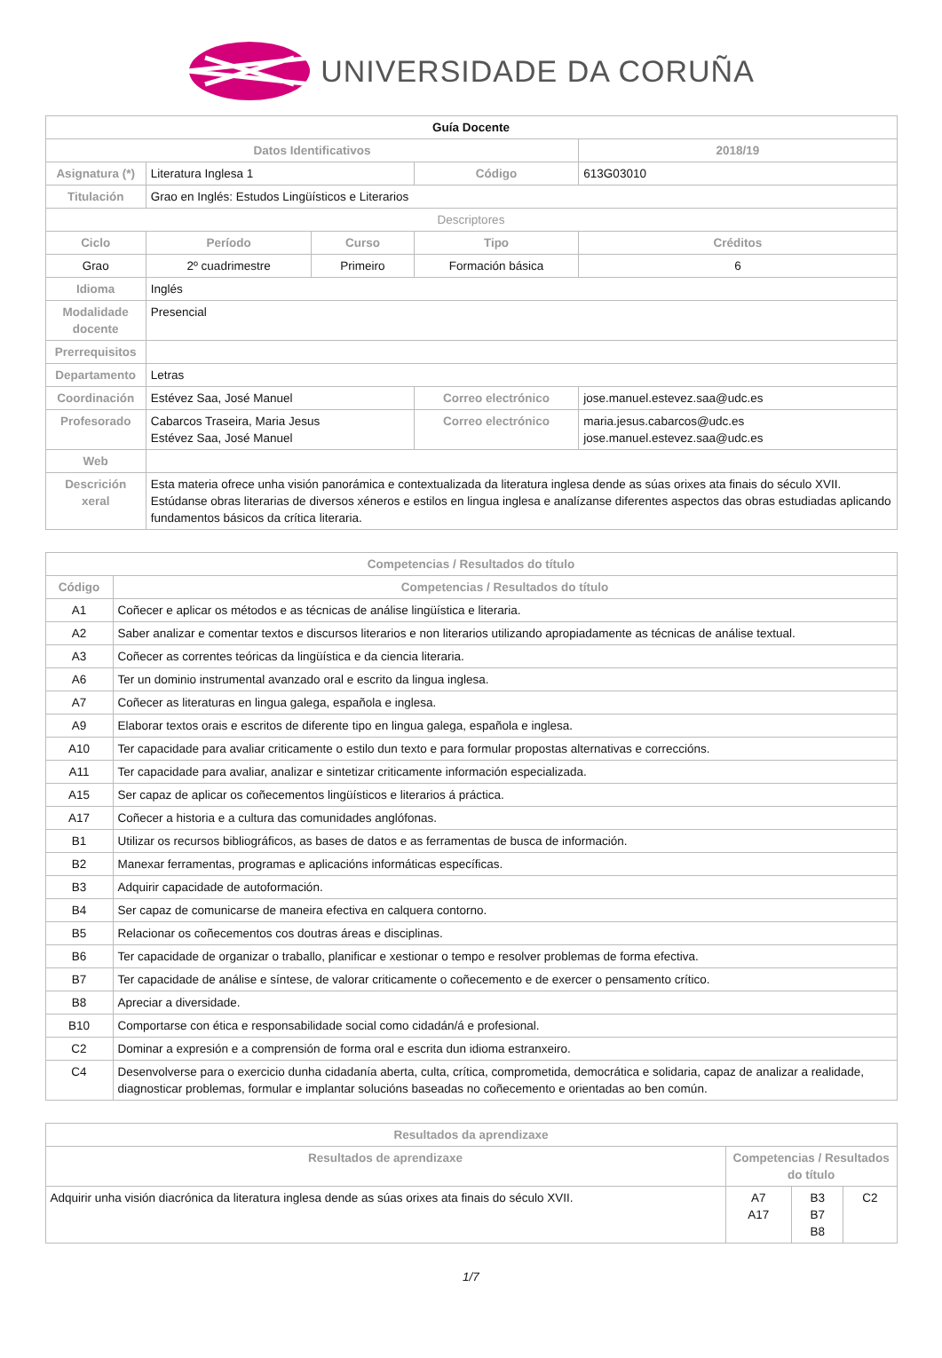UNIVERSIDADE DA CORUÑA
| Guía Docente | | | | |
| Datos Identificativos | | | | 2018/19 |
| Asignatura (*) | Literatura Inglesa 1 | | Código | 613G03010 |
| Titulación | Grao en Inglés: Estudos Lingüísticos e Literarios | | | |
| Descriptores | | | | |
| Ciclo | Período | Curso | Tipo | Créditos |
| Grao | 2º cuadrimestre | Primeiro | Formación básica | 6 |
| Idioma | Inglés | | | |
| Modalidade docente | Presencial | | | |
| Prerrequisitos | | | | |
| Departamento | Letras | | | |
| Coordinación | Estévez Saa, José Manuel | | Correo electrónico | jose.manuel.estevez.saa@udc.es |
| Profesorado | Cabarcos Traseira, Maria Jesus Estévez Saa, José Manuel | | Correo electrónico | maria.jesus.cabarcos@udc.es jose.manuel.estevez.saa@udc.es |
| Web | | | | |
| Descrición xeral | Esta materia ofrece unha visión panorámica e contextualizada da literatura inglesa dende as súas orixes ata finais do século XVII. Estúdanse obras literarias de diversos xéneros e estilos en lingua inglesa e analízanse diferentes aspectos das obras estudiadas aplicando fundamentos básicos da crítica literaria. | | | |
| Competencias / Resultados do título | |
| --- | --- |
| Código | Competencias / Resultados do título |
| A1 | Coñecer e aplicar os métodos e as técnicas de análise lingüística e literaria. |
| A2 | Saber analizar e comentar textos e discursos literarios e non literarios utilizando apropiadamente as técnicas de análise textual. |
| A3 | Coñecer as correntes teóricas da lingüística e da ciencia literaria. |
| A6 | Ter un dominio instrumental avanzado oral e escrito da lingua inglesa. |
| A7 | Coñecer as literaturas en lingua galega, española e inglesa. |
| A9 | Elaborar textos orais e escritos de diferente tipo en lingua galega, española e inglesa. |
| A10 | Ter capacidade para avaliar criticamente o estilo dun texto e para formular propostas alternativas e correccións. |
| A11 | Ter capacidade para avaliar, analizar e sintetizar criticamente información especializada. |
| A15 | Ser capaz de aplicar os coñecementos lingüísticos e literarios á práctica. |
| A17 | Coñecer a historia e a cultura das comunidades anglófonas. |
| B1 | Utilizar os recursos bibliográficos, as bases de datos e as ferramentas de busca de información. |
| B2 | Manexar ferramentas, programas e aplicacións informáticas específicas. |
| B3 | Adquirir capacidade de autoformación. |
| B4 | Ser capaz de comunicarse de maneira efectiva en calquera contorno. |
| B5 | Relacionar os coñecementos cos doutras áreas e disciplinas. |
| B6 | Ter capacidade de organizar o traballo, planificar e xestionar o tempo e resolver problemas de forma efectiva. |
| B7 | Ter capacidade de análise e síntese, de valorar criticamente o coñecemento e de exercer o pensamento crítico. |
| B8 | Apreciar a diversidade. |
| B10 | Comportarse con ética e responsabilidade social como cidadán/á e profesional. |
| C2 | Dominar a expresión e a comprensión de forma oral e escrita dun idioma estranxeiro. |
| C4 | Desenvolverse para o exercicio dunha cidadanía aberta, culta, crítica, comprometida, democrática e solidaria, capaz de analizar a realidade, diagnosticar problemas, formular e implantar solucións baseadas no coñecemento e orientadas ao ben común. |
| Resultados da aprendizaxe | | | |
| --- | --- | --- | --- |
| Resultados de aprendizaxe | Competencias / Resultados do título | | |
| Adquirir unha visión diacrónica da literatura inglesa dende as súas orixes ata finais do século XVII. | A7 A17 | B3 B7 B8 | C2 |
1/7